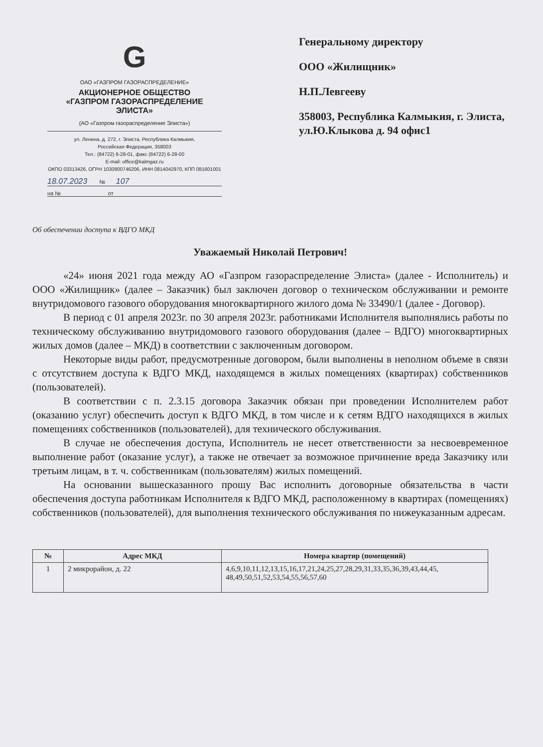G
ОАО «ГАЗПРОМ ГАЗОРАСПРЕДЕЛЕНИЕ»
АКЦИОНЕРНОЕ ОБЩЕСТВО
«ГАЗПРОМ ГАЗОРАСПРЕДЕЛЕНИЕ
ЭЛИСТА»
(АО «Газпром газораспределение Элиста»)
ул. Ленина, д. 272, г. Элиста, Республика Калмыкия,
Российская Федерация, 358003
Тел.: (84722) 6-28-01, факс (84722) 6-28-00
E-mail: office@kalmgaz.ru
ОКПО 03313426, ОГРН 1030800746206, ИНН 0814042970, КПП 081601001
18.07.2023 № 107
на № от
Генеральному директору
ООО «Жилищник»
Н.П.Левгееву
358003, Республика Калмыкия, г. Элиста, ул.Ю.Клыкова д. 94 офис1
Об обеспечении доступа к ВДГО МКД
Уважаемый Николай Петрович!
«24» июня 2021 года между АО «Газпром газораспределение Элиста» (далее - Исполнитель) и ООО «Жилищник» (далее – Заказчик) был заключен договор о техническом обслуживании и ремонте внутридомового газового оборудования многоквартирного жилого дома № 33490/1 (далее - Договор).
В период с 01 апреля 2023г. по 30 апреля 2023г. работниками Исполнителя выполнялись работы по техническому обслуживанию внутридомового газового оборудования (далее – ВДГО) многоквартирных жилых домов (далее – МКД) в соответствии с заключенным договором.
Некоторые виды работ, предусмотренные договором, были выполнены в неполном объеме в связи с отсутствием доступа к ВДГО МКД, находящемся в жилых помещениях (квартирах) собственников (пользователей).
В соответствии с п. 2.3.15 договора Заказчик обязан при проведении Исполнителем работ (оказанию услуг) обеспечить доступ к ВДГО МКД, в том числе и к сетям ВДГО находящихся в жилых помещениях собственников (пользователей), для технического обслуживания.
В случае не обеспечения доступа, Исполнитель не несет ответственности за несвоевременное выполнение работ (оказание услуг), а также не отвечает за возможное причинение вреда Заказчику или третьим лицам, в т. ч. собственникам (пользователям) жилых помещений.
На основании вышесказанного прошу Вас исполнить договорные обязательства в части обеспечения доступа работникам Исполнителя к ВДГО МКД, расположенному в квартирах (помещениях) собственников (пользователей), для выполнения технического обслуживания по нижеуказанным адресам.
| № | Адрес МКД | Номера квартир (помещений) |
| --- | --- | --- |
| 1 | 2 микрорайон, д. 22 | 4,6,9,10,11,12,13,15,16,17,21,24,25,27,28,29,31,33,35,36,39,43,44,45, 48,49,50,51,52,53,54,55,56,57,60 |